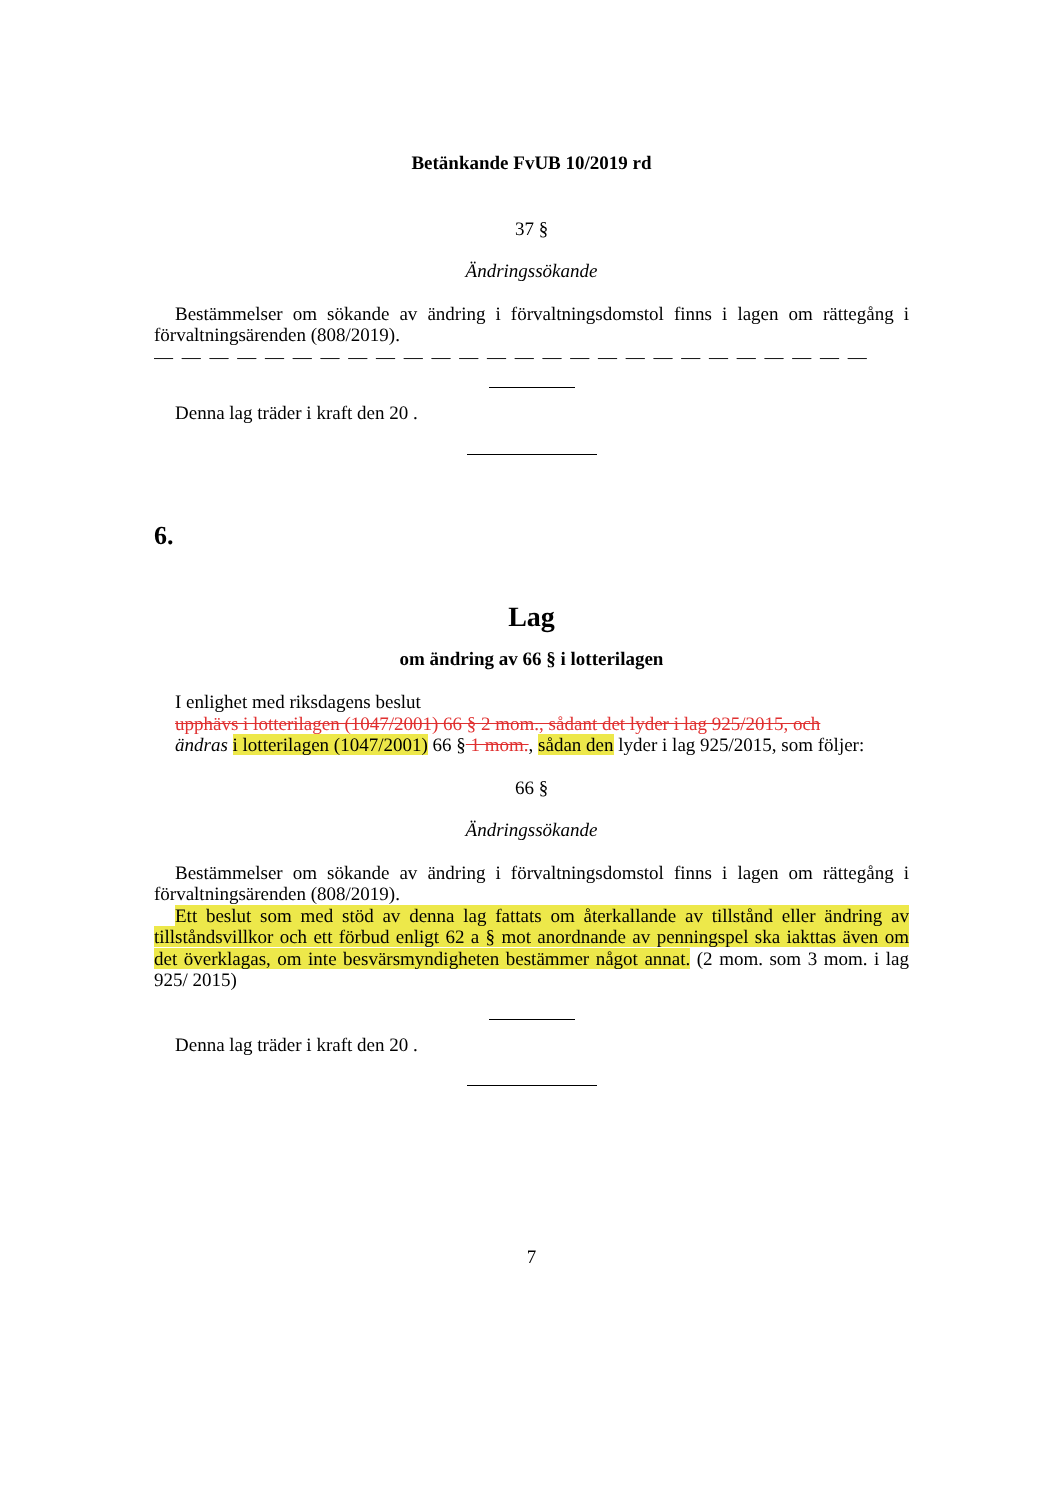Betänkande FvUB 10/2019 rd
37 §
Ändringssökande
Bestämmelser om sökande av ändring i förvaltningsdomstol finns i lagen om rättegång i förvaltningsärenden (808/2019).
— — — — — — — — — — — — — — — — — — — — — — — — — —
Denna lag träder i kraft den 20 .
6.
Lag
om ändring av 66 § i lotterilagen
I enlighet med riksdagens beslut
upphävs i lotterilagen (1047/2001) 66 § 2 mom., sådant det lyder i lag 925/2015, och
ändras i lotterilagen (1047/2001) 66 § 1 mom., sådan den lyder i lag 925/2015, som följer:
66 §
Ändringssökande
Bestämmelser om sökande av ändring i förvaltningsdomstol finns i lagen om rättegång i förvaltningsärenden (808/2019).
Ett beslut som med stöd av denna lag fattats om återkallande av tillstånd eller ändring av tillståndsvillkor och ett förbud enligt 62 a § mot anordnande av penningspel ska iakttas även om det överklagas, om inte besvärsmyndigheten bestämmer något annat. (2 mom. som 3 mom. i lag 925/ 2015)
Denna lag träder i kraft den 20 .
7